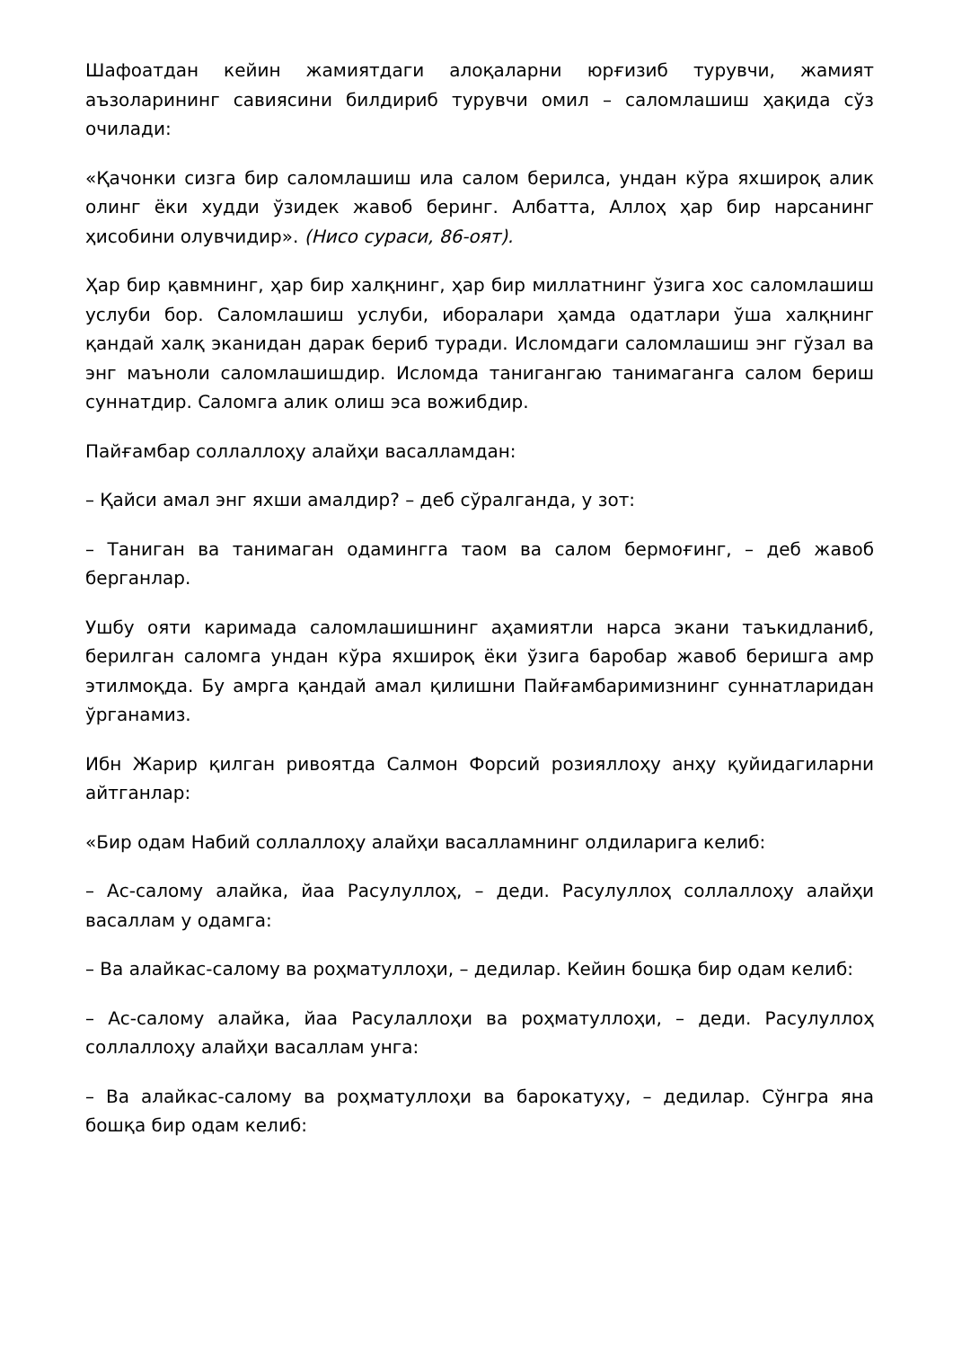Шафоатдан кейин жамиятдаги алоқаларни юрғизиб турувчи, жамият аъзоларининг савиясини билдириб турувчи омил – саломлашиш ҳақида сўз очилади:
«Қачонки сизга бир саломлашиш ила салом берилса, ундан кўра яхшироқ алик олинг ёки худди ўзидек жавоб беринг. Албатта, Аллоҳ ҳар бир нарсанинг ҳисобини олувчидир». (Нисо сураси, 86-оят).
Ҳар бир қавмнинг, ҳар бир халқнинг, ҳар бир миллатнинг ўзига хос саломлашиш услуби бор. Саломлашиш услуби, иборалари ҳамда одатлари ўша халқнинг қандай халқ эканидан дарак бериб туради. Исломдаги саломлашиш энг гўзал ва энг маъноли саломлашишдир. Исломда танигангаю танимаганга салом бериш суннатдир. Саломга алик олиш эса вожибдир.
Пайғамбар соллаллоҳу алайҳи васалламдан:
– Қайси амал энг яхши амалдир? – деб сўралганда, у зот:
– Таниган ва танимаган одамингга таом ва салом бермоғинг, – деб жавоб берганлар.
Ушбу ояти каримада саломлашишнинг аҳамиятли нарса экани таъкидланиб, берилган саломга ундан кўра яхшироқ ёки ўзига баробар жавоб беришга амр этилмоқда. Бу амрга қандай амал қилишни Пайғамбаримизнинг суннатларидан ўрганамиз.
Ибн Жарир қилган ривоятда Салмон Форсий розияллоҳу анҳу қуйидагиларни айтганлар:
«Бир одам Набий соллаллоҳу алайҳи васалламнинг олдиларига келиб:
– Ас-салому алайка, йаа Расулуллоҳ, – деди. Расулуллоҳ соллаллоҳу алайҳи васаллам у одамга:
– Ва алайкас-салому ва роҳматуллоҳи, – дедилар. Кейин бошқа бир одам келиб:
– Ас-салому алайка, йаа Расулаллоҳи ва роҳматуллоҳи, – деди. Расулуллоҳ соллаллоҳу алайҳи васаллам унга:
– Ва алайкас-салому ва роҳматуллоҳи ва барокатуҳу, – дедилар. Сўнгра яна бошқа бир одам келиб: